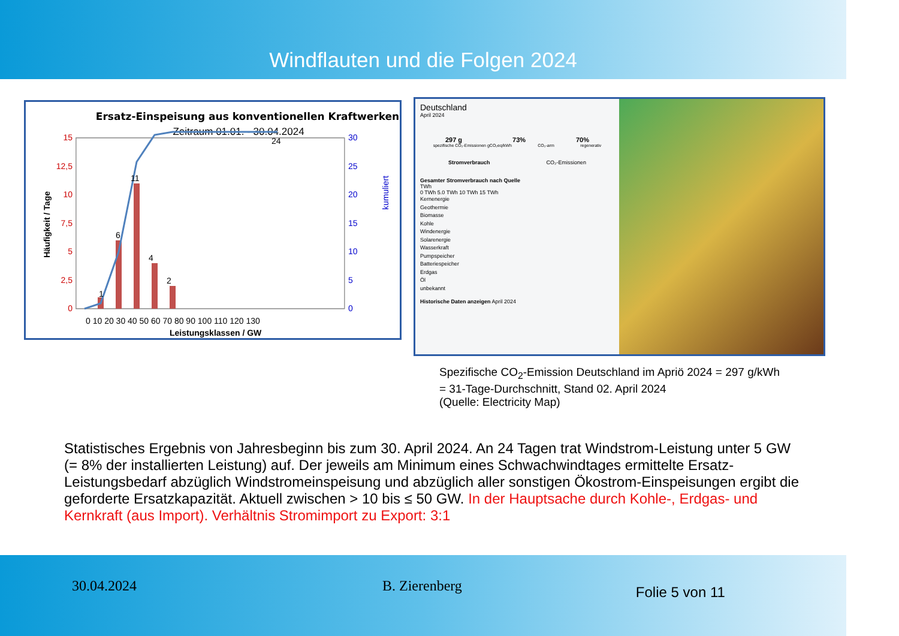Windflauten und die Folgen 2024
Ersatz-Einspeisung aus konventionellen Kraftwerken
Zeitraum 01.01. - 30.04.2024
15
12,5
10
7,5
5
2,5
0
30
25
20
15
10
5
0
0 10 20 30 40 50 60 70 80 90 100 110 120 130
1
6
11
4
2
24
Leistungsklassen / GW
Häufigkeit / Tage
kumuliert
Deutschland
April 2024
297 g 73% 70%
spezifische CO₂-Emissionen gCO₂eq/kWh CO₂-arm regenerativ
Stromverbrauch CO₂-Emissionen
Gesamter Stromverbrauch nach Quelle
TWh
0 TWh 5.0 TWh 10 TWh 15 TWh
Kernenergie
Geothermie
Biomasse
Kohle
Windenergie
Solarenergie
Wasserkraft
Pumpspeicher
Batteriespeicher
Erdgas
Öl
unbekannt
Historische Daten anzeigen April 2024
Spezifische CO<sub>2</sub>-Emission Deutschland im Apriö 2024 = 297 g/kWh
= 31-Tage-Durchschnitt, Stand 02. April 2024
(Quelle: Electricity Map)
Statistisches Ergebnis von Jahresbeginn bis zum 30. April 2024. An 24 Tagen trat Windstrom-Leistung unter 5 GW (= 8% der installierten Leistung) auf. Der jeweils am Minimum eines Schwachwindtages ermittelte Ersatz-Leistungsbedarf abzüglich Windstromeinspeisung und abzüglich aller sonstigen Ökostrom-Einspeisungen ergibt die geforderte Ersatzkapazität. Aktuell zwischen > 10 bis ≤ 50 GW. In der Hauptsache durch Kohle-, Erdgas- und Kernkraft (aus Import). Verhältnis Stromimport zu Export: 3:1
30.04.2024 B. Zierenberg
Folie 5 von 11